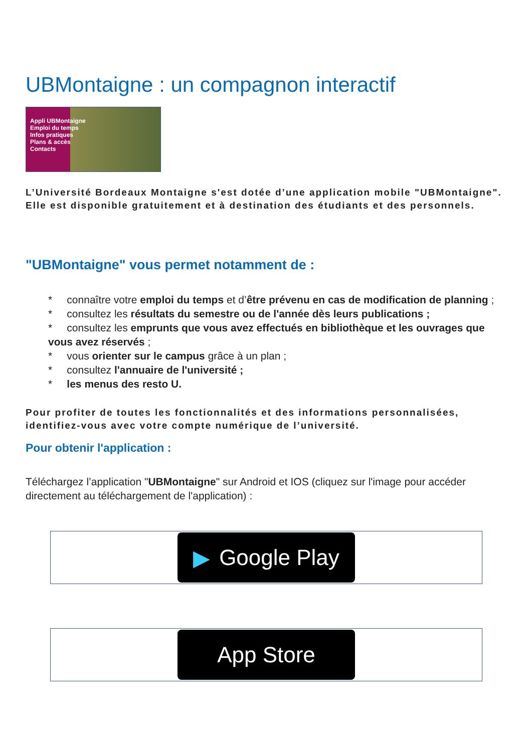UBMontaigne : un compagnon interactif
Appli UBMontaigne
Emploi du temps
Infos pratiques
Plans & accès
Contacts
L’Université Bordeaux Montaigne s'est dotée d’une application mobile "UBMontaigne".
Elle est disponible gratuitement et à destination des étudiants et des personnels.
"UBMontaigne" vous permet notamment de :
* connaître votre emploi du temps et d’être prévenu en cas de modification de planning ;
* consultez les résultats du semestre ou de l'année dès leurs publications ;
* consultez les emprunts que vous avez effectués en bibliothèque et les ouvrages que vous avez réservés ;
* vous orienter sur le campus grâce à un plan ;
* consultez l'annuaire de l'université ;
* les menus des resto U.
Pour profiter de toutes les fonctionnalités et des informations personnalisées, identifiez-vous avec votre compte numérique de l’université.
Pour obtenir l'application :
Téléchargez l’application "UBMontaigne" sur Android et IOS (cliquez sur l'image pour accéder directement au téléchargement de l'application) :
▶ Google Play
App Store